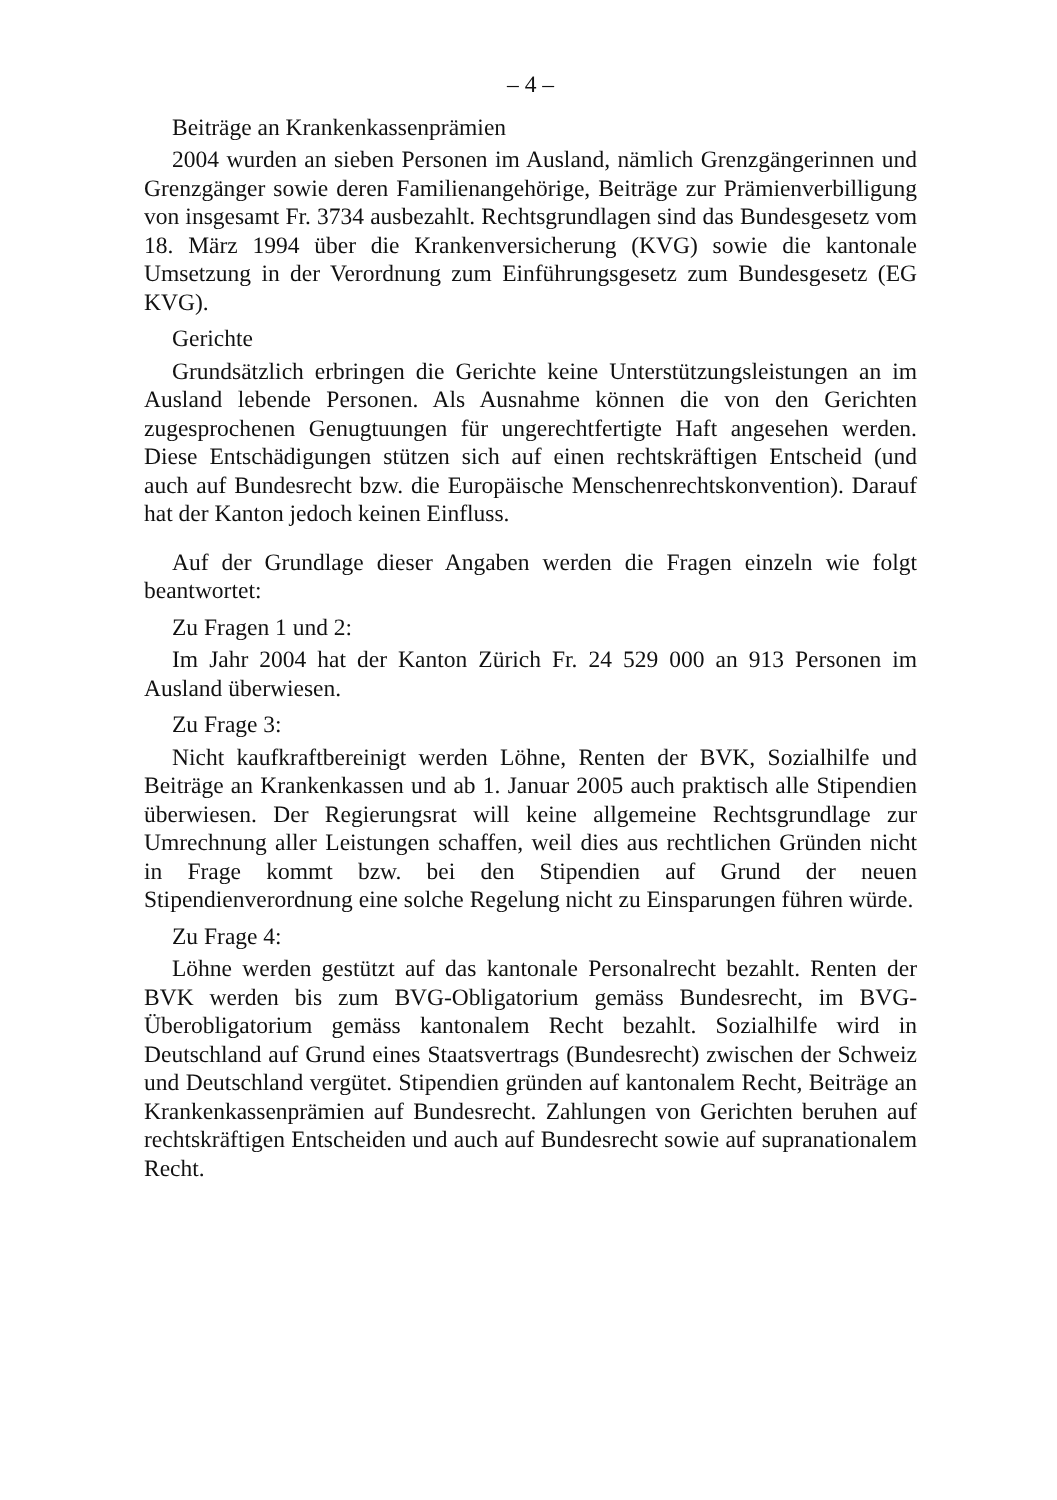– 4 –
Beiträge an Krankenkassenprämien
2004 wurden an sieben Personen im Ausland, nämlich Grenzgängerinnen und Grenzgänger sowie deren Familienangehörige, Beiträge zur Prämienverbilligung von insgesamt Fr. 3734 ausbezahlt. Rechtsgrundlagen sind das Bundesgesetz vom 18. März 1994 über die Krankenversicherung (KVG) sowie die kantonale Umsetzung in der Verordnung zum Einführungsgesetz zum Bundesgesetz (EG KVG).
Gerichte
Grundsätzlich erbringen die Gerichte keine Unterstützungsleistungen an im Ausland lebende Personen. Als Ausnahme können die von den Gerichten zugesprochenen Genugtuungen für ungerechtfertigte Haft angesehen werden. Diese Entschädigungen stützen sich auf einen rechtskräftigen Entscheid (und auch auf Bundesrecht bzw. die Europäische Menschenrechtskonvention). Darauf hat der Kanton jedoch keinen Einfluss.
Auf der Grundlage dieser Angaben werden die Fragen einzeln wie folgt beantwortet:
Zu Fragen 1 und 2:
Im Jahr 2004 hat der Kanton Zürich Fr. 24 529 000 an 913 Personen im Ausland überwiesen.
Zu Frage 3:
Nicht kaufkraftbereinigt werden Löhne, Renten der BVK, Sozialhilfe und Beiträge an Krankenkassen und ab 1. Januar 2005 auch praktisch alle Stipendien überwiesen. Der Regierungsrat will keine allgemeine Rechtsgrundlage zur Umrechnung aller Leistungen schaffen, weil dies aus rechtlichen Gründen nicht in Frage kommt bzw. bei den Stipendien auf Grund der neuen Stipendienverordnung eine solche Regelung nicht zu Einsparungen führen würde.
Zu Frage 4:
Löhne werden gestützt auf das kantonale Personalrecht bezahlt. Renten der BVK werden bis zum BVG-Obligatorium gemäss Bundesrecht, im BVG-Überobligatorium gemäss kantonalem Recht bezahlt. Sozialhilfe wird in Deutschland auf Grund eines Staatsvertrags (Bundesrecht) zwischen der Schweiz und Deutschland vergütet. Stipendien gründen auf kantonalem Recht, Beiträge an Krankenkassenprämien auf Bundesrecht. Zahlungen von Gerichten beruhen auf rechtskräftigen Entscheiden und auch auf Bundesrecht sowie auf supranationalem Recht.